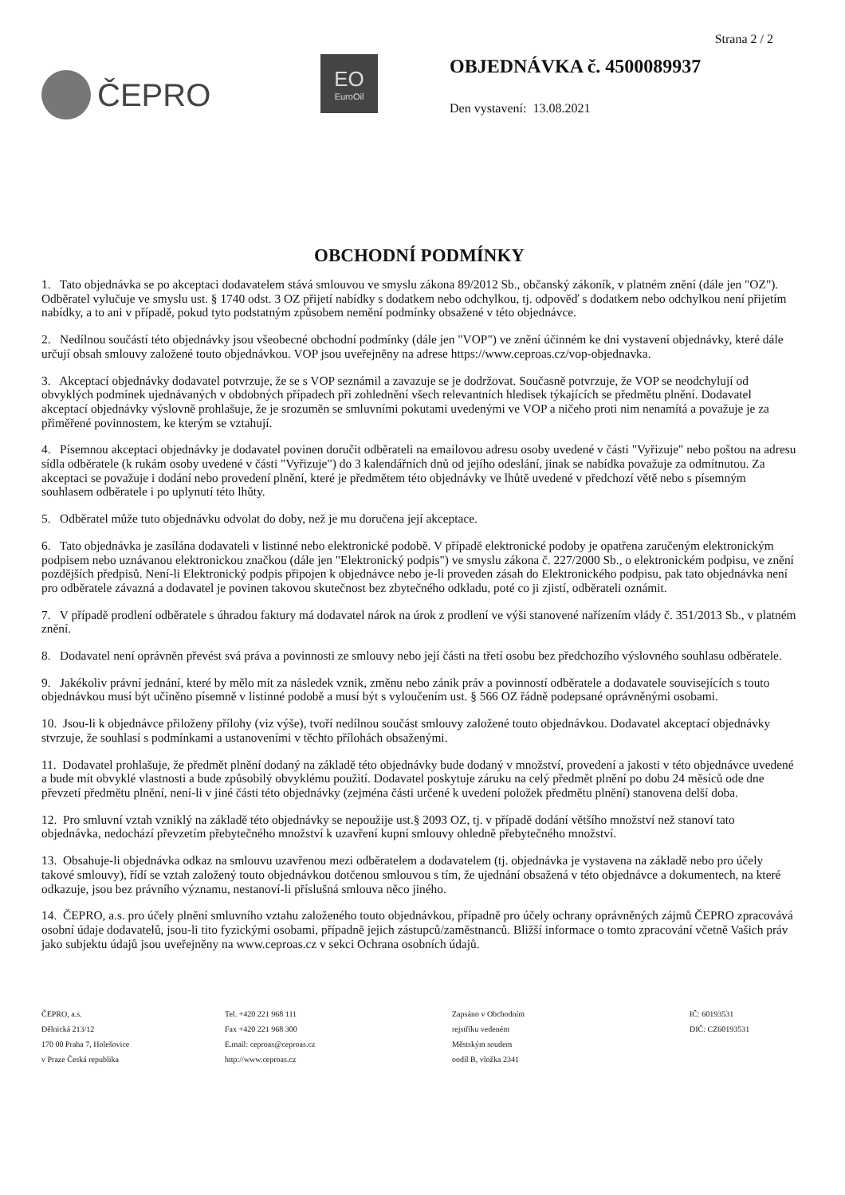Strana 2 / 2
ČEPRO
EO
EuroOil
OBJEDNÁVKA č. 4500089937
Den vystavení: 13.08.2021
OBCHODNÍ PODMÍNKY
1. Tato objednávka se po akceptaci dodavatelem stává smlouvou ve smyslu zákona 89/2012 Sb., občanský zákoník, v platném znění (dále jen "OZ"). Odběratel vylučuje ve smyslu ust. § 1740 odst. 3 OZ přijetí nabídky s dodatkem nebo odchylkou, tj. odpověď s dodatkem nebo odchylkou není přijetím nabídky, a to ani v případě, pokud tyto podstatným způsobem nemění podmínky obsažené v této objednávce.
2. Nedílnou součástí této objednávky jsou všeobecné obchodní podmínky (dále jen "VOP") ve znění účinném ke dni vystavení objednávky, které dále určují obsah smlouvy založené touto objednávkou. VOP jsou uveřejněny na adrese https://www.ceproas.cz/vop-objednavka.
3. Akceptací objednávky dodavatel potvrzuje, že se s VOP seznámil a zavazuje se je dodržovat. Současně potvrzuje, že VOP se neodchylují od obvyklých podmínek ujednávaných v obdobných případech při zohlednění všech relevantních hledisek týkajících se předmětu plnění. Dodavatel akceptací objednávky výslovně prohlašuje, že je srozuměn se smluvními pokutami uvedenými ve VOP a ničeho proti nim nenamítá a považuje je za přiměřené povinnostem, ke kterým se vztahují.
4. Písemnou akceptaci objednávky je dodavatel povinen doručit odběrateli na emailovou adresu osoby uvedené v části "Vyřizuje" nebo poštou na adresu sídla odběratele (k rukám osoby uvedené v části "Vyřizuje") do 3 kalendářních dnů od jejího odeslání, jinak se nabídka považuje za odmítnutou. Za akceptaci se považuje i dodání nebo provedení plnění, které je předmětem této objednávky ve lhůtě uvedené v předchozí větě nebo s písemným souhlasem odběratele i po uplynutí této lhůty.
5. Odběratel může tuto objednávku odvolat do doby, než je mu doručena její akceptace.
6. Tato objednávka je zasílána dodavateli v listinné nebo elektronické podobě. V případě elektronické podoby je opatřena zaručeným elektronickým podpisem nebo uznávanou elektronickou značkou (dále jen "Elektronický podpis") ve smyslu zákona č. 227/2000 Sb., o elektronickém podpisu, ve znění pozdějších předpisů. Není-li Elektronický podpis připojen k objednávce nebo je-li proveden zásah do Elektronického podpisu, pak tato objednávka není pro odběratele závazná a dodavatel je povinen takovou skutečnost bez zbytečného odkladu, poté co ji zjistí, odběrateli oznámit.
7. V případě prodlení odběratele s úhradou faktury má dodavatel nárok na úrok z prodlení ve výši stanovené nařízením vlády č. 351/2013 Sb., v platném znění.
8. Dodavatel není oprávněn převést svá práva a povinnosti ze smlouvy nebo její části na třetí osobu bez předchozího výslovného souhlasu odběratele.
9. Jakékoliv právní jednání, které by mělo mít za následek vznik, změnu nebo zánik práv a povinností odběratele a dodavatele souvisejících s touto objednávkou musí být učiněno písemně v listinné podobě a musí být s vyloučením ust. § 566 OZ řádně podepsané oprávněnými osobami.
10. Jsou-li k objednávce přiloženy přílohy (viz výše), tvoří nedílnou součást smlouvy založené touto objednávkou. Dodavatel akceptací objednávky stvrzuje, že souhlasí s podmínkami a ustanoveními v těchto přílohách obsaženými.
11. Dodavatel prohlašuje, že předmět plnění dodaný na základě této objednávky bude dodaný v množství, provedení a jakosti v této objednávce uvedené a bude mít obvyklé vlastnosti a bude způsobilý obvyklému použití. Dodavatel poskytuje záruku na celý předmět plnění po dobu 24 měsíců ode dne převzetí předmětu plnění, není-li v jiné části této objednávky (zejména části určené k uvedení položek předmětu plnění) stanovena delší doba.
12. Pro smluvní vztah vzniklý na základě této objednávky se nepoužije ust.§ 2093 OZ, tj. v případě dodání většího množství než stanoví tato objednávka, nedochází převzetím přebytečného množství k uzavření kupní smlouvy ohledně přebytečného množství.
13. Obsahuje-li objednávka odkaz na smlouvu uzavřenou mezi odběratelem a dodavatelem (tj. objednávka je vystavena na základě nebo pro účely takové smlouvy), řídí se vztah založený touto objednávkou dotčenou smlouvou s tím, že ujednání obsažená v této objednávce a dokumentech, na které odkazuje, jsou bez právního významu, nestanoví-li příslušná smlouva něco jiného.
14. ČEPRO, a.s. pro účely plnění smluvního vztahu založeného touto objednávkou, případně pro účely ochrany oprávněných zájmů ČEPRO zpracovává osobní údaje dodavatelů, jsou-li tito fyzickými osobami, případně jejich zástupců/zaměstnanců. Bližší informace o tomto zpracování včetně Vašich práv jako subjektu údajů jsou uveřejněny na www.ceproas.cz v sekci Ochrana osobních údajů.
ČEPRO, a.s.
Dělnická 213/12
170 00 Praha 7, Holešovice
v Praze Česká republika
Tel. +420 221 968 111
Fax +420 221 968 300
E.mail: ceproas@ceproas.cz
http://www.ceproas.cz
Zapsáno v Obchodním
rejstříku vedeném
Městským soudem
oodíl B, vložka 2341
IČ: 60193531
DIČ: CZ60193531